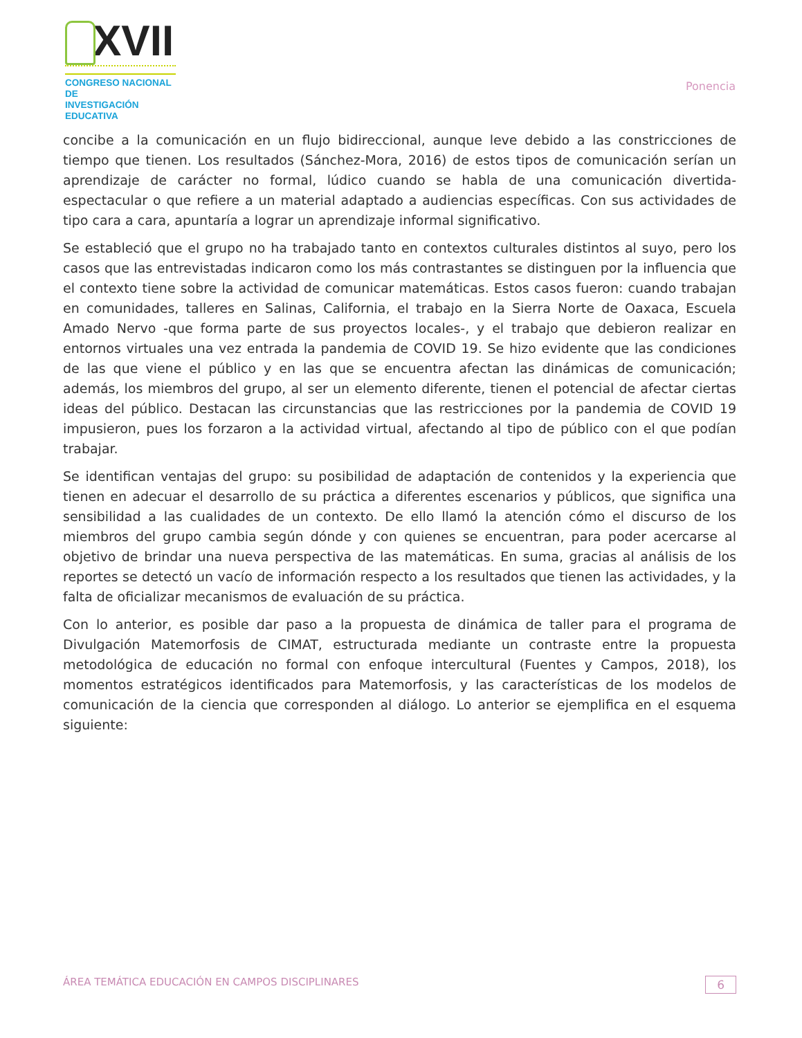XVII
CONGRESO NACIONAL DE
INVESTIGACIÓN EDUCATIVA
Ponencia
concibe a la comunicación en un flujo bidireccional, aunque leve debido a las constricciones de tiempo que tienen. Los resultados (Sánchez-Mora, 2016) de estos tipos de comunicación serían un aprendizaje de carácter no formal, lúdico cuando se habla de una comunicación divertida-espectacular o que refiere a un material adaptado a audiencias específicas. Con sus actividades de tipo cara a cara, apuntaría a lograr un aprendizaje informal significativo.
Se estableció que el grupo no ha trabajado tanto en contextos culturales distintos al suyo, pero los casos que las entrevistadas indicaron como los más contrastantes se distinguen por la influencia que el contexto tiene sobre la actividad de comunicar matemáticas. Estos casos fueron: cuando trabajan en comunidades, talleres en Salinas, California, el trabajo en la Sierra Norte de Oaxaca, Escuela Amado Nervo -que forma parte de sus proyectos locales-, y el trabajo que debieron realizar en entornos virtuales una vez entrada la pandemia de COVID 19. Se hizo evidente que las condiciones de las que viene el público y en las que se encuentra afectan las dinámicas de comunicación; además, los miembros del grupo, al ser un elemento diferente, tienen el potencial de afectar ciertas ideas del público. Destacan las circunstancias que las restricciones por la pandemia de COVID 19 impusieron, pues los forzaron a la actividad virtual, afectando al tipo de público con el que podían trabajar.
Se identifican ventajas del grupo: su posibilidad de adaptación de contenidos y la experiencia que tienen en adecuar el desarrollo de su práctica a diferentes escenarios y públicos, que significa una sensibilidad a las cualidades de un contexto. De ello llamó la atención cómo el discurso de los miembros del grupo cambia según dónde y con quienes se encuentran, para poder acercarse al objetivo de brindar una nueva perspectiva de las matemáticas. En suma, gracias al análisis de los reportes se detectó un vacío de información respecto a los resultados que tienen las actividades, y la falta de oficializar mecanismos de evaluación de su práctica.
Con lo anterior, es posible dar paso a la propuesta de dinámica de taller para el programa de Divulgación Matemorfosis de CIMAT, estructurada mediante un contraste entre la propuesta metodológica de educación no formal con enfoque intercultural (Fuentes y Campos, 2018), los momentos estratégicos identificados para Matemorfosis, y las características de los modelos de comunicación de la ciencia que corresponden al diálogo. Lo anterior se ejemplifica en el esquema siguiente:
ÁREA TEMÁTICA EDUCACIÓN EN CAMPOS DISCIPLINARES 6